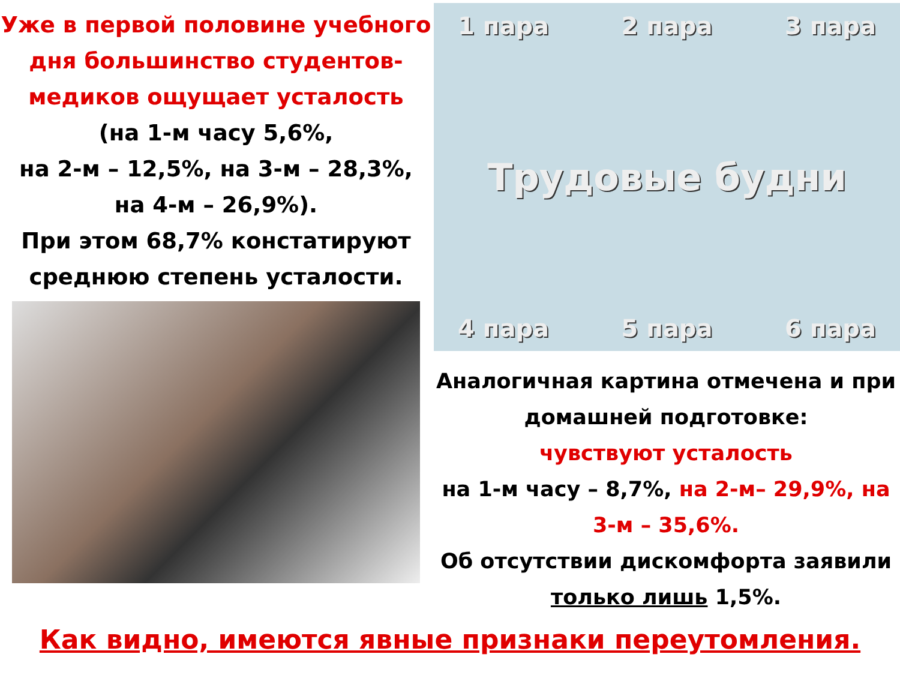Уже в первой половине учебного дня большинство студентов-медиков ощущает усталость
(на 1-м часу 5,6%,
на 2-м – 12,5%, на 3-м – 28,3%,
на 4-м – 26,9%).
При этом 68,7% констатируют среднюю степень усталости.
1 пара 2 пара 3 пара
Трудовые будни
4 пара 5 пара 6 пара
Аналогичная картина отмечена и при домашней подготовке:
чувствуют усталость
на 1-м часу – 8,7%, на 2-м– 29,9%, на 3-м – 35,6%.
Об отсутствии дискомфорта заявили только лишь 1,5%.
Как видно, имеются явные признаки переутомления.